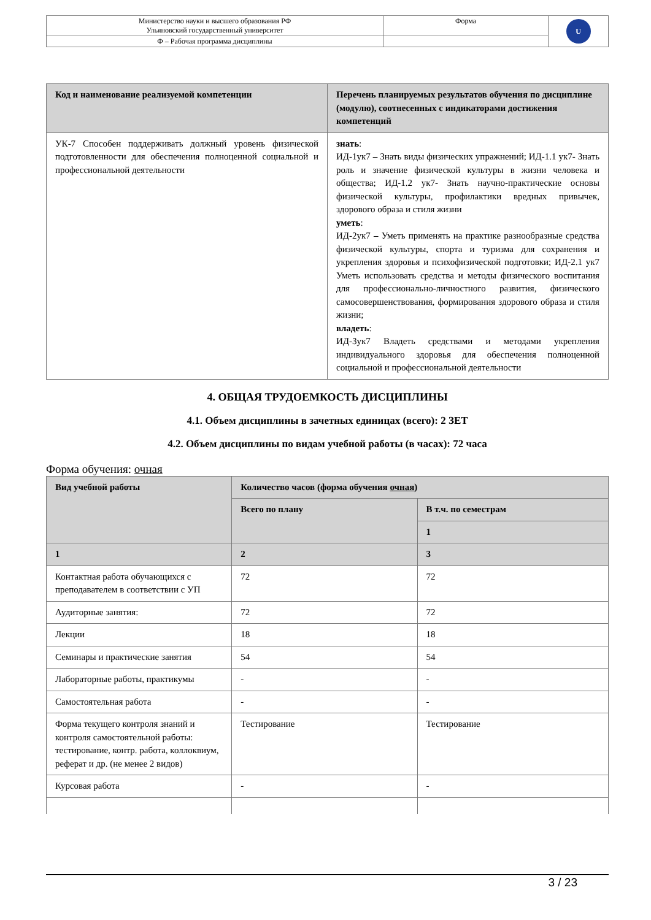| Министерство науки и высшего образования РФ Ульяновский государственный университет | Форма | U |
| Ф – Рабочая программа дисциплины | | |
| Код и наименование реализуемой компетенции | Перечень планируемых результатов обучения по дисциплине (модулю), соотнесенных с индикаторами достижения компетенций |
| --- | --- |
| УК-7 Способен поддерживать должный уровень физической подготовленности для обеспечения полноценной социальной и профессиональной деятельности | знать : ИД-1ук7 – Знать виды физических упражнений; ИД-1.1 ук7- Знать роль и значение физической культуры в жизни человека и общества; ИД-1.2 ук7- Знать научно-практические основы физической культуры, профилактики вредных привычек, здорового образа и стиля жизни уметь : ИД-2ук7 – Уметь применять на практике разнообразные средства физической культуры, спорта и туризма для сохранения и укрепления здоровья и психофизической подготовки; ИД-2.1 ук7 Уметь использовать средства и методы физического воспитания для профессионально-личностного развития, физического самосовершенствования, формирования здорового образа и стиля жизни; владеть : ИД-3ук7 Владеть средствами и методами укрепления индивидуального здоровья для обеспечения полноценной социальной и профессиональной деятельности |
4. ОБЩАЯ ТРУДОЕМКОСТЬ ДИСЦИПЛИНЫ
4.1. Объем дисциплины в зачетных единицах (всего): 2 ЗЕТ
4.2. Объем дисциплины по видам учебной работы (в часах): 72 часа
Форма обучения: очная
| Вид учебной работы | Количество часов (форма обучения очная ) | |
| --- | --- | --- |
| | Всего по плану | В т.ч. по семестрам |
| | | 1 |
| 1 | 2 | 3 |
| Контактная работа обучающихся с преподавателем в соответствии с УП | 72 | 72 |
| Аудиторные занятия: | 72 | 72 |
| Лекции | 18 | 18 |
| Семинары и практические занятия | 54 | 54 |
| Лабораторные работы, практикумы | - | - |
| Самостоятельная работа | - | - |
| Форма текущего контроля знаний и контроля самостоятельной работы: тестирование, контр. работа, коллоквиум, реферат и др. (не менее 2 видов) | Тестирование | Тестирование |
| Курсовая работа | - | - |
3 / 23